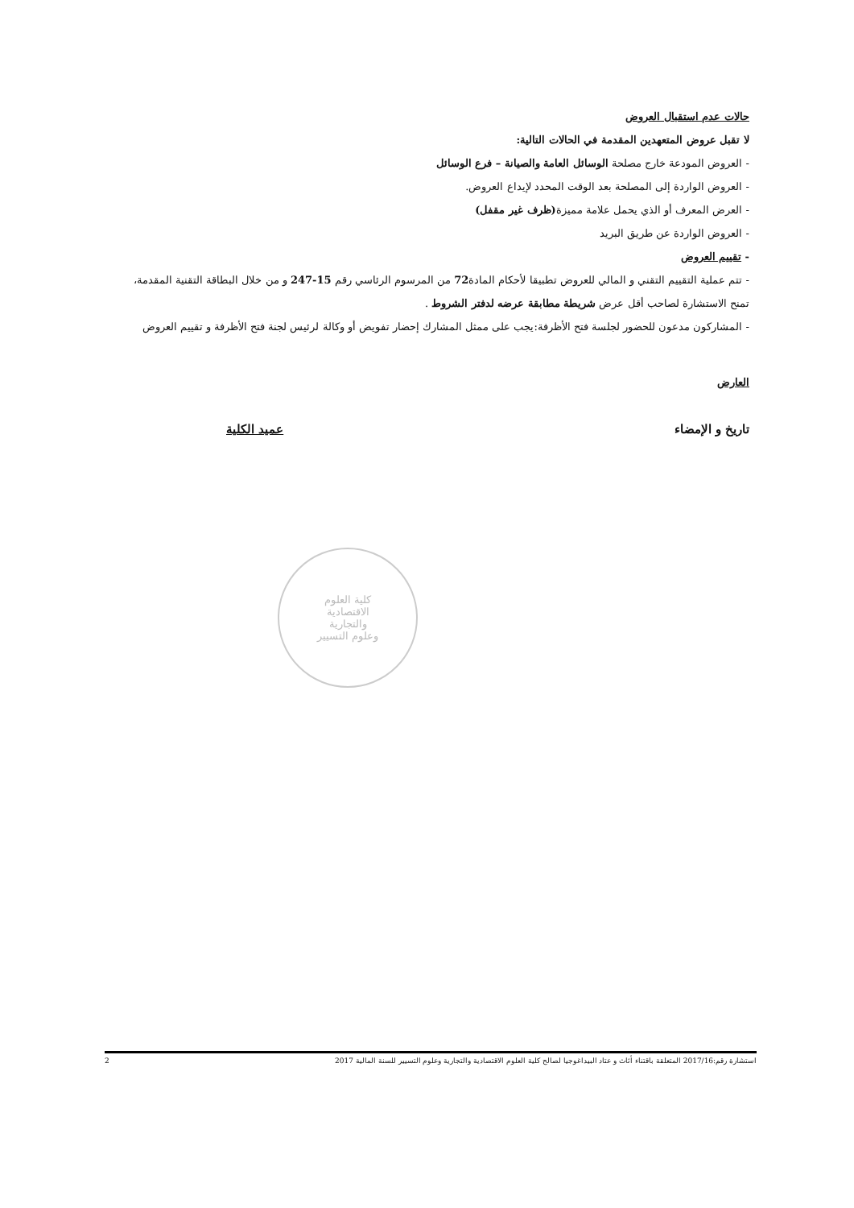حالات عدم استقبال العروض
لا تقبل عروض المتعهدين المقدمة في الحالات التالية:
- العروض المودعة خارج مصلحة الوسائل العامة والصيانة – فرع الوسائل
- العروض الواردة إلى المصلحة بعد الوقت المحدد لإيداع العروض.
- العرض المعرف أو الذي يحمل علامة مميزة(ظرف غير مقفل)
- العروض الواردة عن طريق البريد
- تقييم العروض
- تتم عملية التقييم التقني و المالي للعروض تطبيقا لأحكام المادة72 من المرسوم الرئاسي رقم 15-247 و من خلال البطاقة التقنية المقدمة، تمنح الاستشارة لصاحب أقل عرض شريطة مطابقة عرضه لدفتر الشروط .
- المشاركون مدعون للحضور لجلسة فتح الأظرفة:يجب على ممثل المشارك إحضار تفويض أو وكالة لرئيس لجنة فتح الأظرفة و تقييم العروض
العارض
تاريخ و الإمضاء عميد الكلية
كلية العلوم
الاقتصادية
والتجارية
وعلوم التسيير
استشارة رقم:2017/16 المتعلقة باقتناء أثاث و عتاد البيداغوجيا لصالح كلية العلوم الاقتصادية والتجارية وعلوم التسيير للسنة المالية 2017 2